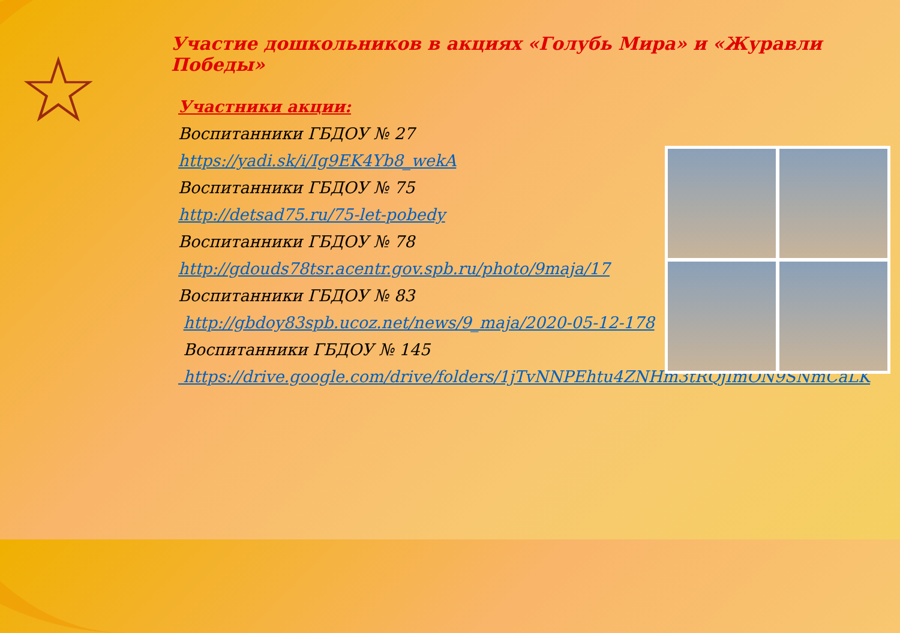☆
Участие дошкольников в акциях «Голубь Мира» и «Журавли Победы»
Участники акции:
Воспитанники ГБДОУ № 27
https://yadi.sk/i/Ig9EK4Yb8_wekA
Воспитанники ГБДОУ № 75
http://detsad75.ru/75-let-pobedy
Воспитанники ГБДОУ № 78
http://gdouds78tsr.acentr.gov.spb.ru/photo/9maja/17
Воспитанники ГБДОУ № 83
http://gbdoy83spb.ucoz.net/news/9_maja/2020-05-12-178
Воспитанники ГБДОУ № 145
https://drive.google.com/drive/folders/1jTvNNPEhtu4ZNHm3tRQjImON9SNmCaLK